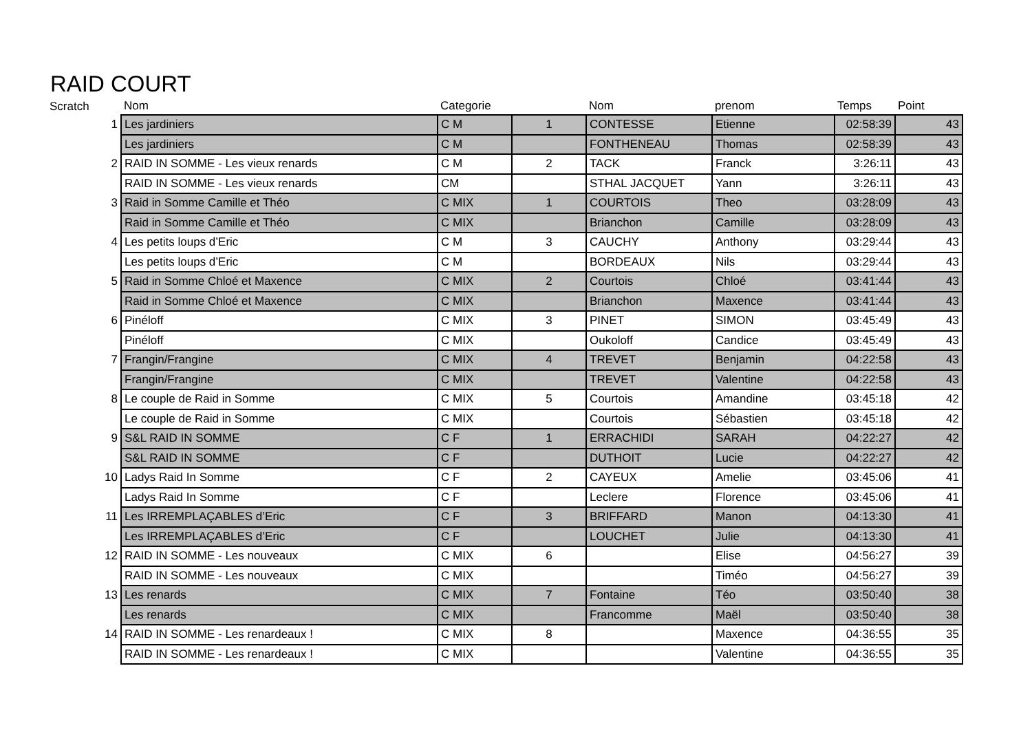RAID COURT
| Scratch | Nom | Categorie | | Nom | prenom | Temps | Point |
| --- | --- | --- | --- | --- | --- | --- | --- |
| 1 | Les jardiniers | C M | 1 | CONTESSE | Etienne | 02:58:39 | 43 |
| | Les jardiniers | C M | | FONTHENEAU | Thomas | 02:58:39 | 43 |
| 2 | RAID IN SOMME - Les vieux renards | C M | 2 | TACK | Franck | 3:26:11 | 43 |
| | RAID IN SOMME - Les vieux renards | CM | | STHAL JACQUET | Yann | 3:26:11 | 43 |
| 3 | Raid in Somme Camille et Théo | C MIX | 1 | COURTOIS | Theo | 03:28:09 | 43 |
| | Raid in Somme Camille et Théo | C MIX | | Brianchon | Camille | 03:28:09 | 43 |
| 4 | Les petits loups d’Eric | C M | 3 | CAUCHY | Anthony | 03:29:44 | 43 |
| | Les petits loups d’Eric | C M | | BORDEAUX | Nils | 03:29:44 | 43 |
| 5 | Raid in Somme Chloé et Maxence | C MIX | 2 | Courtois | Chloé | 03:41:44 | 43 |
| | Raid in Somme Chloé et Maxence | C MIX | | Brianchon | Maxence | 03:41:44 | 43 |
| 6 | Pinéloff | C MIX | 3 | PINET | SIMON | 03:45:49 | 43 |
| | Pinéloff | C MIX | | Oukoloff | Candice | 03:45:49 | 43 |
| 7 | Frangin/Frangine | C MIX | 4 | TREVET | Benjamin | 04:22:58 | 43 |
| | Frangin/Frangine | C MIX | | TREVET | Valentine | 04:22:58 | 43 |
| 8 | Le couple de Raid in Somme | C MIX | 5 | Courtois | Amandine | 03:45:18 | 42 |
| | Le couple de Raid in Somme | C MIX | | Courtois | Sébastien | 03:45:18 | 42 |
| 9 | S&L RAID IN SOMME | C F | 1 | ERRACHIDI | SARAH | 04:22:27 | 42 |
| | S&L RAID IN SOMME | C F | | DUTHOIT | Lucie | 04:22:27 | 42 |
| 10 | Ladys Raid In Somme | C F | 2 | CAYEUX | Amelie | 03:45:06 | 41 |
| | Ladys Raid In Somme | C F | | Leclere | Florence | 03:45:06 | 41 |
| 11 | Les IRREMPLAÇABLES d’Eric | C F | 3 | BRIFFARD | Manon | 04:13:30 | 41 |
| | Les IRREMPLAÇABLES d’Eric | C F | | LOUCHET | Julie | 04:13:30 | 41 |
| 12 | RAID IN SOMME - Les nouveaux | C MIX | 6 | | Elise | 04:56:27 | 39 |
| | RAID IN SOMME - Les nouveaux | C MIX | | | Timéo | 04:56:27 | 39 |
| 13 | Les renards | C MIX | 7 | Fontaine | Téo | 03:50:40 | 38 |
| | Les renards | C MIX | | Francomme | Maël | 03:50:40 | 38 |
| 14 | RAID IN SOMME - Les renardeaux ! | C MIX | 8 | | Maxence | 04:36:55 | 35 |
| | RAID IN SOMME - Les renardeaux ! | C MIX | | | Valentine | 04:36:55 | 35 |